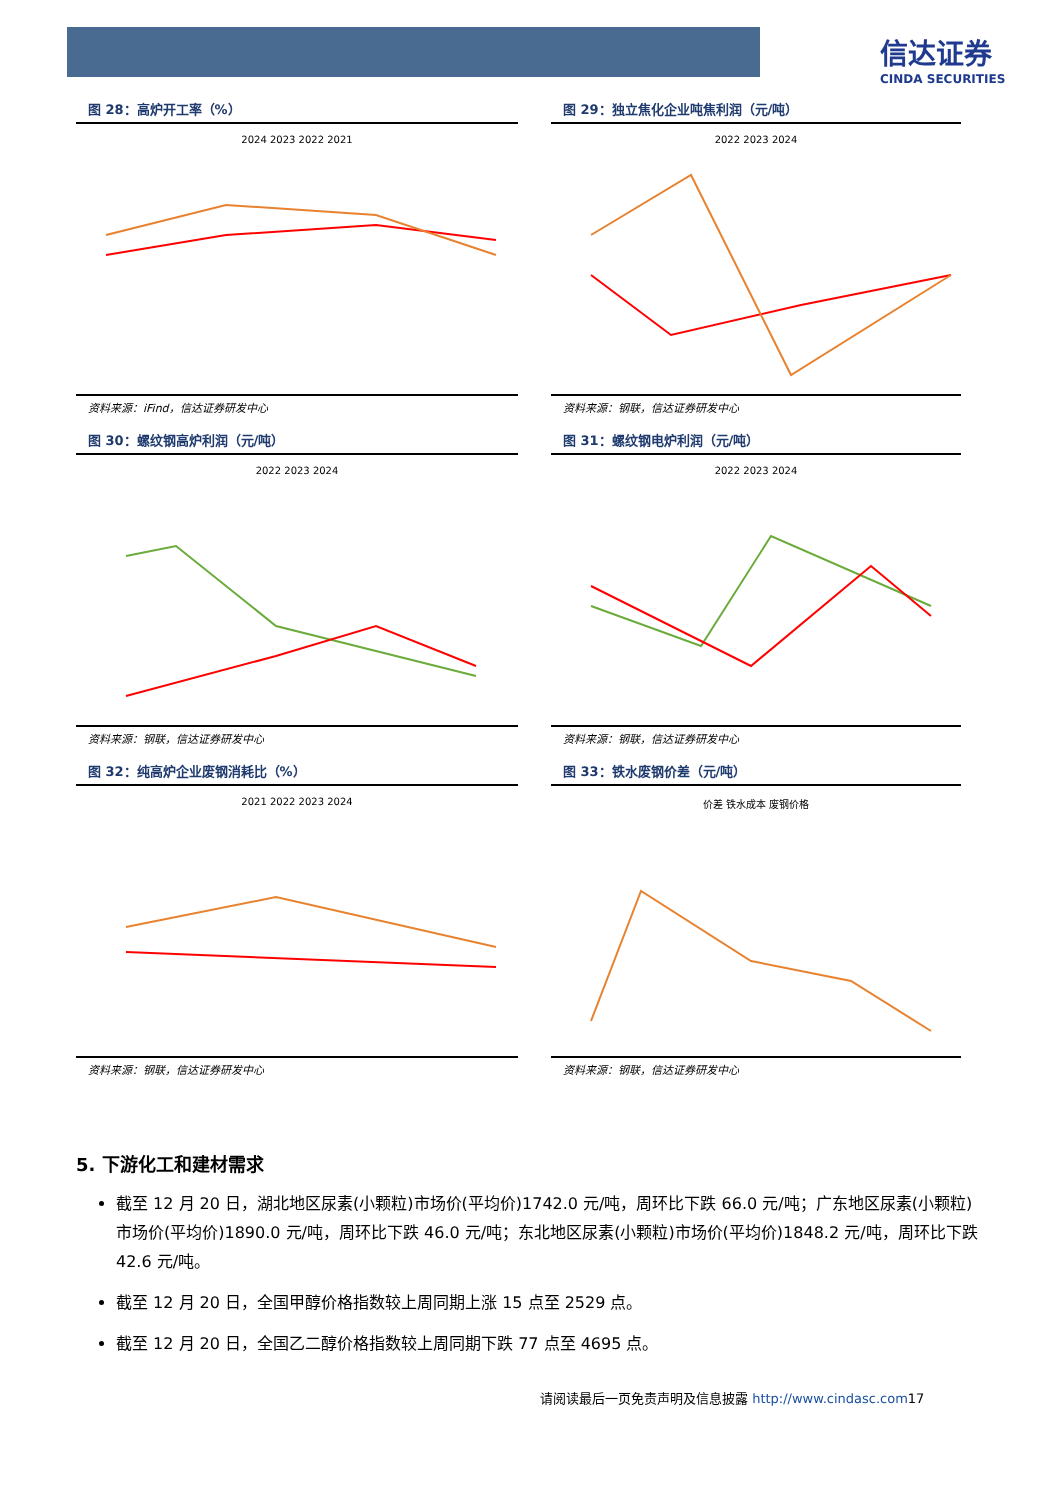信达证券
CINDA SECURITIES
图 28：高炉开工率（%）
2024 2023 2022 2021
资料来源：iFind，信达证券研发中心
图 29：独立焦化企业吨焦利润（元/吨）
2022 2023 2024
资料来源：钢联，信达证券研发中心
图 30：螺纹钢高炉利润（元/吨）
2022 2023 2024
资料来源：钢联，信达证券研发中心
图 31：螺纹钢电炉利润（元/吨）
2022 2023 2024
资料来源：钢联，信达证券研发中心
图 32：纯高炉企业废钢消耗比（%）
2021 2022 2023 2024
资料来源：钢联，信达证券研发中心
图 33：铁水废钢价差（元/吨）
价差 铁水成本 废钢价格
资料来源：钢联，信达证券研发中心
5. 下游化工和建材需求
截至 12 月 20 日，湖北地区尿素(小颗粒)市场价(平均价)1742.0 元/吨，周环比下跌 66.0 元/吨；广东地区尿素(小颗粒)市场价(平均价)1890.0 元/吨，周环比下跌 46.0 元/吨；东北地区尿素(小颗粒)市场价(平均价)1848.2 元/吨，周环比下跌 42.6 元/吨。
截至 12 月 20 日，全国甲醇价格指数较上周同期上涨 15 点至 2529 点。
截至 12 月 20 日，全国乙二醇价格指数较上周同期下跌 77 点至 4695 点。
请阅读最后一页免责声明及信息披露 http://www.cindasc.com17